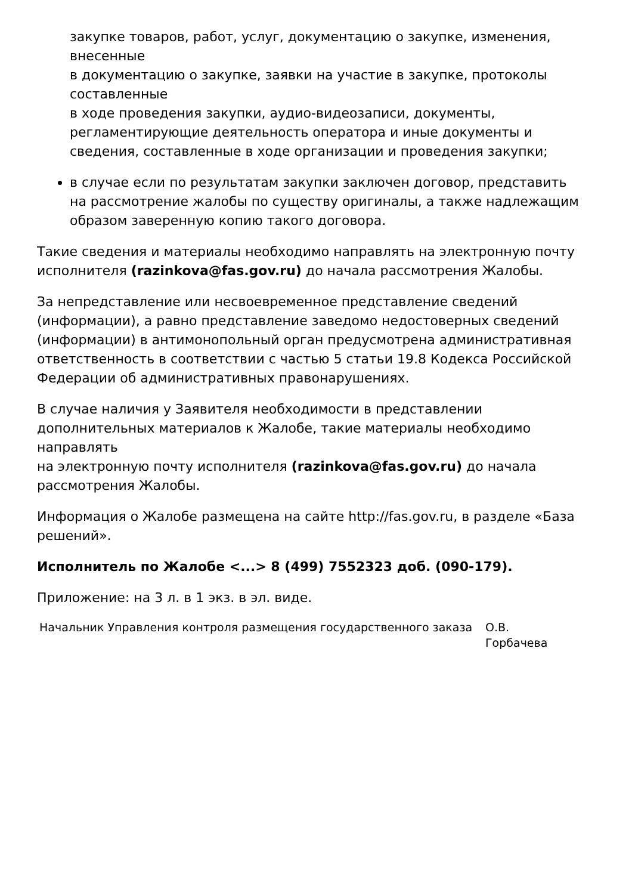закупке товаров, работ, услуг, документацию о закупке, изменения, внесенные
в документацию о закупке, заявки на участие в закупке, протоколы составленные
в ходе проведения закупки, аудио-видеозаписи, документы, регламентирующие деятельность оператора и иные документы и сведения, составленные в ходе организации и проведения закупки;
в случае если по результатам закупки заключен договор, представить
на рассмотрение жалобы по существу оригиналы, а также надлежащим образом заверенную копию такого договора.
Такие сведения и материалы необходимо направлять на электронную почту исполнителя (razinkova@fas.gov.ru) до начала рассмотрения Жалобы.
За непредставление или несвоевременное представление сведений (информации), а равно представление заведомо недостоверных сведений (информации) в антимонопольный орган предусмотрена административная ответственность в соответствии с частью 5 статьи 19.8 Кодекса Российской Федерации об административных правонарушениях.
В случае наличия у Заявителя необходимости в представлении дополнительных материалов к Жалобе, такие материалы необходимо направлять
на электронную почту исполнителя (razinkova@fas.gov.ru) до начала рассмотрения Жалобы.
Информация о Жалобе размещена на сайте http://fas.gov.ru, в разделе «База решений».
Исполнитель по Жалобе <...> 8 (499) 7552323 доб. (090-179).
Приложение: на 3 л. в 1 экз. в эл. виде.
| Начальник Управления контроля размещения государственного заказа | О.В. Горбачева |